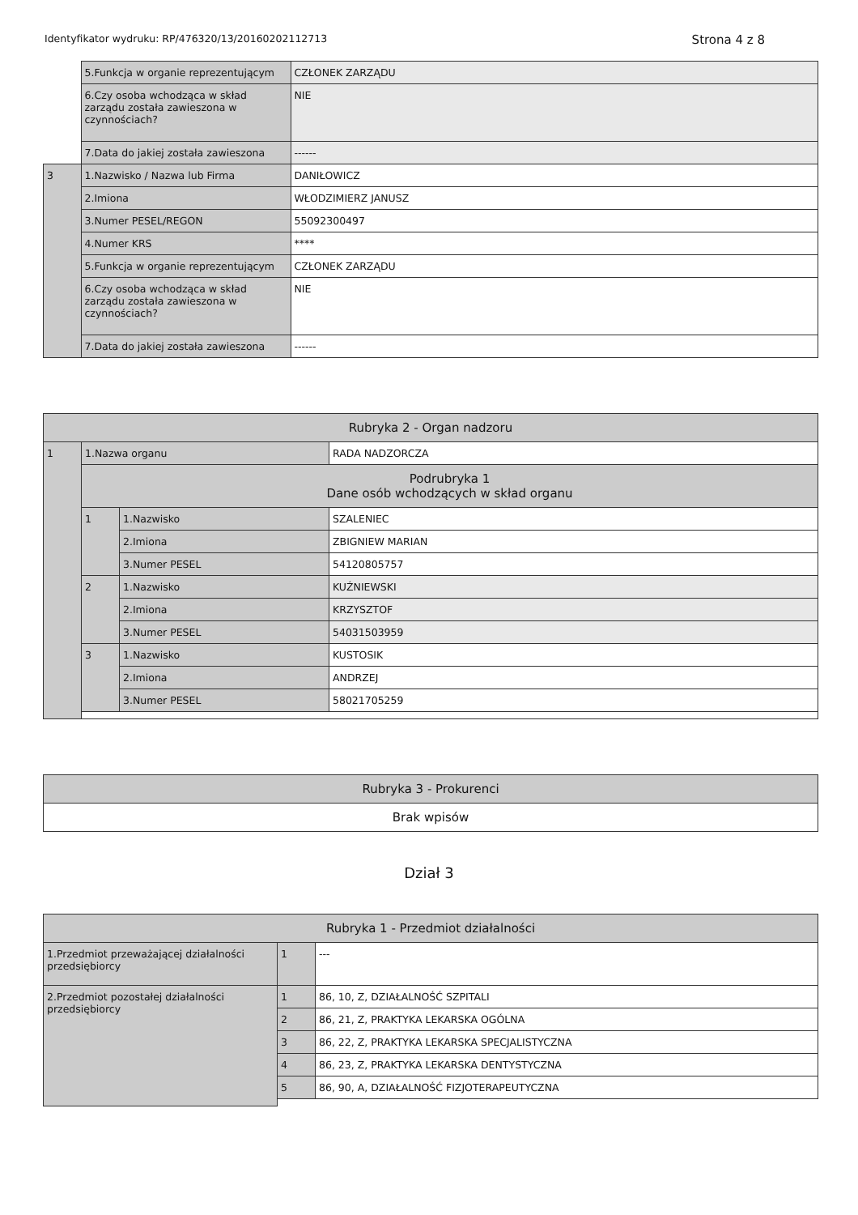Identyfikator wydruku: RP/476320/13/20160202112713 Strona 4 z 8
| | 5.Funkcja w organie reprezentującym | CZŁONEK ZARZĄDU |
| | 6.Czy osoba wchodząca w skład zarządu została zawieszona w czynnościach? | NIE |
| | 7.Data do jakiej została zawieszona | ------ |
| 3 | 1.Nazwisko / Nazwa lub Firma | DANIŁOWICZ |
| | 2.Imiona | WŁODZIMIERZ JANUSZ |
| | 3.Numer PESEL/REGON | 55092300497 |
| | 4.Numer KRS | **** |
| | 5.Funkcja w organie reprezentującym | CZŁONEK ZARZĄDU |
| | 6.Czy osoba wchodząca w skład zarządu została zawieszona w czynnościach? | NIE |
| | 7.Data do jakiej została zawieszona | ------ |
| Rubryka 2 - Organ nadzoru | | | |
| 1 | 1.Nazwa organu | | RADA NADZORCZA |
| | Podrubryka 1 Dane osób wchodzących w skład organu | | |
| | 1 | 1.Nazwisko | SZALENIEC |
| | | 2.Imiona | ZBIGNIEW MARIAN |
| | | 3.Numer PESEL | 54120805757 |
| | 2 | 1.Nazwisko | KUŹNIEWSKI |
| | | 2.Imiona | KRZYSZTOF |
| | | 3.Numer PESEL | 54031503959 |
| | 3 | 1.Nazwisko | KUSTOSIK |
| | | 2.Imiona | ANDRZEJ |
| | | 3.Numer PESEL | 58021705259 |
| Rubryka 3 - Prokurenci |
| Brak wpisów |
Dział 3
| Rubryka 1 - Przedmiot działalności | | |
| 1.Przedmiot przeważającej działalności przedsiębiorcy | 1 | --- |
| 2.Przedmiot pozostałej działalności przedsiębiorcy | 1 | 86, 10, Z, DZIAŁALNOŚĆ SZPITALI |
| | 2 | 86, 21, Z, PRAKTYKA LEKARSKA OGÓLNA |
| | 3 | 86, 22, Z, PRAKTYKA LEKARSKA SPECJALISTYCZNA |
| | 4 | 86, 23, Z, PRAKTYKA LEKARSKA DENTYSTYCZNA |
| | 5 | 86, 90, A, DZIAŁALNOŚĆ FIZJOTERAPEUTYCZNA |